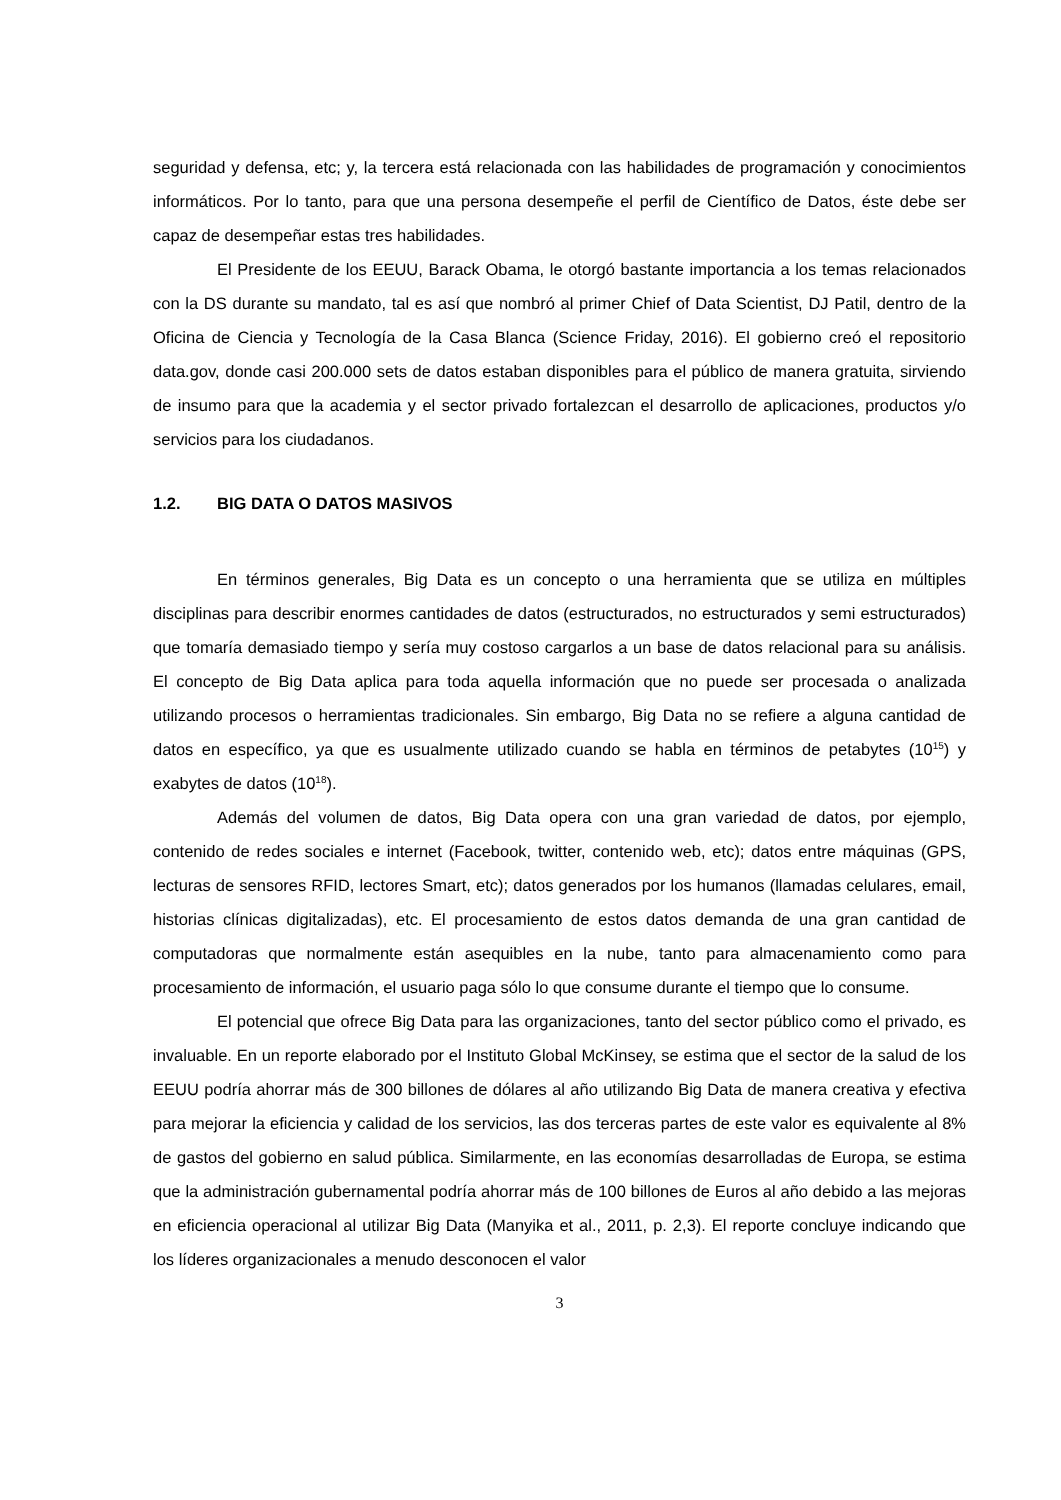seguridad y defensa, etc; y, la tercera está relacionada con las habilidades de programación y conocimientos informáticos. Por lo tanto, para que una persona desempeñe el perfil de Científico de Datos, éste debe ser capaz de desempeñar estas tres habilidades.
El Presidente de los EEUU, Barack Obama, le otorgó bastante importancia a los temas relacionados con la DS durante su mandato, tal es así que nombró al primer Chief of Data Scientist, DJ Patil, dentro de la Oficina de Ciencia y Tecnología de la Casa Blanca (Science Friday, 2016). El gobierno creó el repositorio data.gov, donde casi 200.000 sets de datos estaban disponibles para el público de manera gratuita, sirviendo de insumo para que la academia y el sector privado fortalezcan el desarrollo de aplicaciones, productos y/o servicios para los ciudadanos.
1.2. BIG DATA O DATOS MASIVOS
En términos generales, Big Data es un concepto o una herramienta que se utiliza en múltiples disciplinas para describir enormes cantidades de datos (estructurados, no estructurados y semi estructurados) que tomaría demasiado tiempo y sería muy costoso cargarlos a un base de datos relacional para su análisis. El concepto de Big Data aplica para toda aquella información que no puede ser procesada o analizada utilizando procesos o herramientas tradicionales. Sin embargo, Big Data no se refiere a alguna cantidad de datos en específico, ya que es usualmente utilizado cuando se habla en términos de petabytes (10<sup>15</sup>) y exabytes de datos (10<sup>18</sup>).
Además del volumen de datos, Big Data opera con una gran variedad de datos, por ejemplo, contenido de redes sociales e internet (Facebook, twitter, contenido web, etc); datos entre máquinas (GPS, lecturas de sensores RFID, lectores Smart, etc); datos generados por los humanos (llamadas celulares, email, historias clínicas digitalizadas), etc. El procesamiento de estos datos demanda de una gran cantidad de computadoras que normalmente están asequibles en la nube, tanto para almacenamiento como para procesamiento de información, el usuario paga sólo lo que consume durante el tiempo que lo consume.
El potencial que ofrece Big Data para las organizaciones, tanto del sector público como el privado, es invaluable. En un reporte elaborado por el Instituto Global McKinsey, se estima que el sector de la salud de los EEUU podría ahorrar más de 300 billones de dólares al año utilizando Big Data de manera creativa y efectiva para mejorar la eficiencia y calidad de los servicios, las dos terceras partes de este valor es equivalente al 8% de gastos del gobierno en salud pública. Similarmente, en las economías desarrolladas de Europa, se estima que la administración gubernamental podría ahorrar más de 100 billones de Euros al año debido a las mejoras en eficiencia operacional al utilizar Big Data (Manyika et al., 2011, p. 2,3). El reporte concluye indicando que los líderes organizacionales a menudo desconocen el valor
3